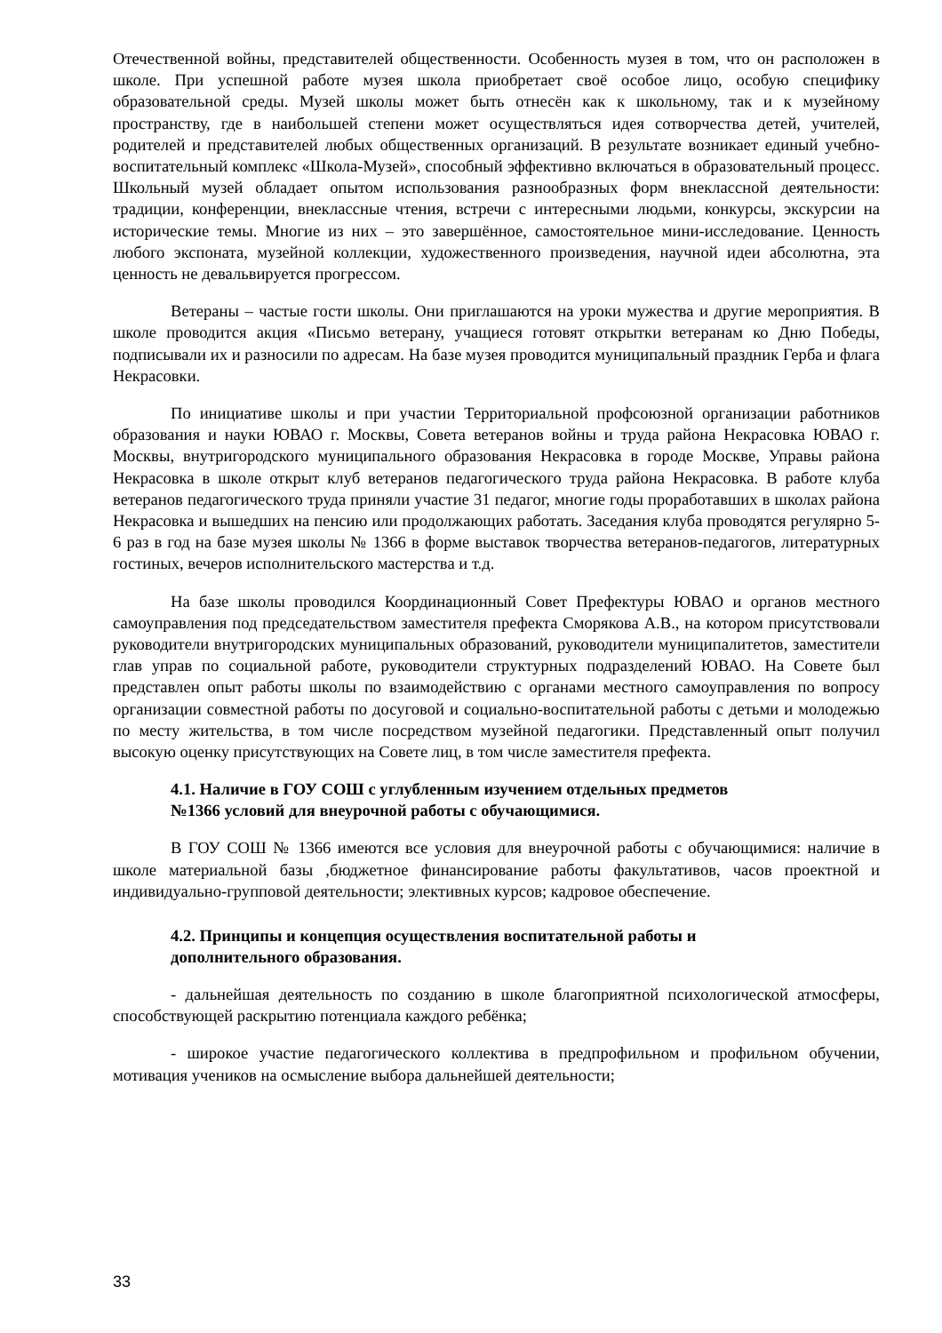Отечественной войны, представителей общественности. Особенность музея в том, что он расположен в школе. При успешной работе музея школа приобретает своё особое лицо, особую специфику образовательной среды. Музей школы может быть отнесён как к школьному, так и к музейному пространству, где в наибольшей степени может осуществляться идея сотворчества детей, учителей, родителей и представителей любых общественных организаций. В результате возникает единый учебно-воспитательный комплекс «Школа-Музей», способный эффективно включаться в образовательный процесс. Школьный музей обладает опытом использования разнообразных форм внеклассной деятельности: традиции, конференции, внеклассные чтения, встречи с интересными людьми, конкурсы, экскурсии на исторические темы. Многие из них – это завершённое, самостоятельное мини-исследование. Ценность любого экспоната, музейной коллекции, художественного произведения, научной идеи абсолютна, эта ценность не девальвируется прогрессом.
Ветераны – частые гости школы. Они приглашаются на уроки мужества и другие мероприятия. В школе проводится акция «Письмо ветерану, учащиеся готовят открытки ветеранам ко Дню Победы, подписывали их и разносили по адресам. На базе музея проводится муниципальный праздник Герба и флага Некрасовки.
По инициативе школы и при участии Территориальной профсоюзной организации работников образования и науки ЮВАО г. Москвы, Совета ветеранов войны и труда района Некрасовка ЮВАО г. Москвы, внутригородского муниципального образования Некрасовка в городе Москве, Управы района Некрасовка в школе открыт клуб ветеранов педагогического труда района Некрасовка. В работе клуба ветеранов педагогического труда приняли участие 31 педагог, многие годы проработавших в школах района Некрасовка и вышедших на пенсию или продолжающих работать. Заседания клуба проводятся регулярно 5-6 раз в год на базе музея школы № 1366 в форме выставок творчества ветеранов-педагогов, литературных гостиных, вечеров исполнительского мастерства и т.д.
На базе школы проводился Координационный Совет Префектуры ЮВАО и органов местного самоуправления под председательством заместителя префекта Сморякова А.В., на котором присутствовали руководители внутригородских муниципальных образований, руководители муниципалитетов, заместители глав управ по социальной работе, руководители структурных подразделений ЮВАО. На Совете был представлен опыт работы школы по взаимодействию с органами местного самоуправления по вопросу организации совместной работы по досуговой и социально-воспитательной работы с детьми и молодежью по месту жительства, в том числе посредством музейной педагогики. Представленный опыт получил высокую оценку присутствующих на Совете лиц, в том числе заместителя префекта.
4.1. Наличие в ГОУ СОШ с углубленным изучением отдельных предметов
№1366 условий для внеурочной работы с обучающимися.
В ГОУ СОШ № 1366 имеются все условия для внеурочной работы с обучающимися: наличие в школе материальной базы ,бюджетное финансирование работы факультативов, часов проектной и индивидуально-групповой деятельности; элективных курсов; кадровое обеспечение.
4.2. Принципы и концепция осуществления воспитательной работы и
дополнительного образования.
- дальнейшая деятельность по созданию в школе благоприятной психологической атмосферы, способствующей раскрытию потенциала каждого ребёнка;
- широкое участие педагогического коллектива в предпрофильном и профильном обучении, мотивация учеников на осмысление выбора дальнейшей деятельности;
33